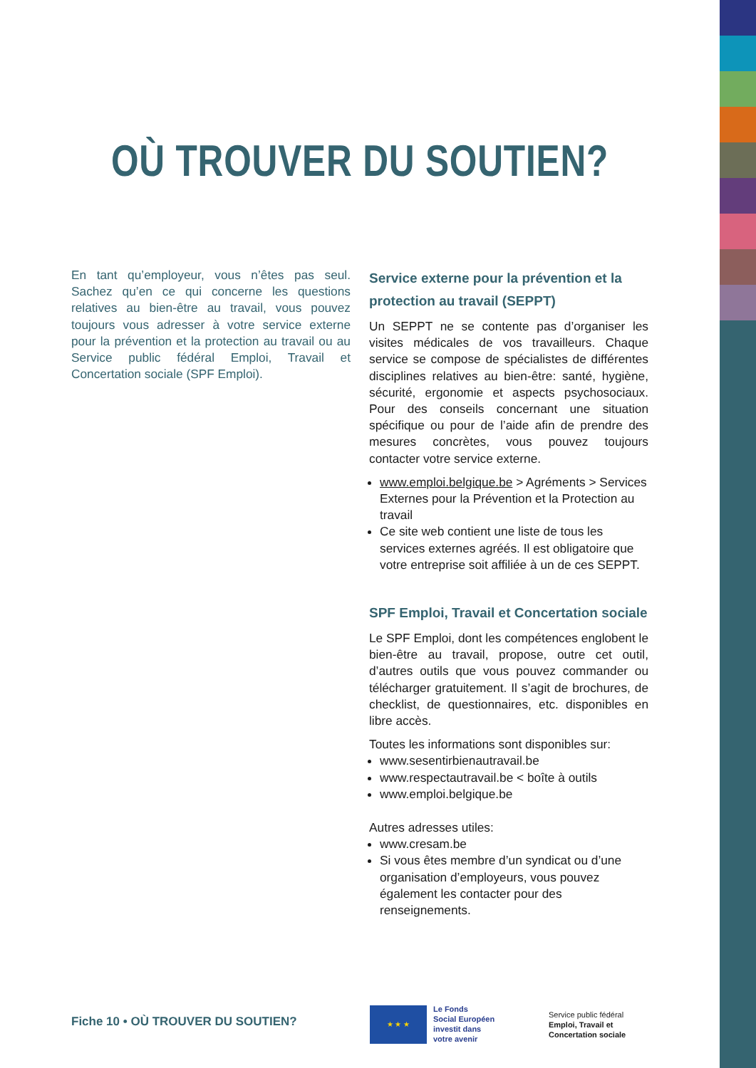OÙ TROUVER DU SOUTIEN?
En tant qu’employeur, vous n’êtes pas seul. Sachez qu’en ce qui concerne les questions relatives au bien-être au travail, vous pouvez toujours vous adresser à votre service externe pour la prévention et la protection au travail ou au Service public fédéral Emploi, Travail et Concertation sociale (SPF Emploi).
Service externe pour la prévention et la protection au travail (SEPPT)
Un SEPPT ne se contente pas d’organiser les visites médicales de vos travailleurs. Chaque service se compose de spécialistes de différentes disciplines relatives au bien-être: santé, hygiène, sécurité, ergonomie et aspects psychosociaux. Pour des conseils concernant une situation spécifique ou pour de l’aide afin de prendre des mesures concrètes, vous pouvez toujours contacter votre service externe.
www.emploi.belgique.be > Agréments > Services Externes pour la Prévention et la Protection au travail
Ce site web contient une liste de tous les services externes agréés. Il est obligatoire que votre entreprise soit affiliée à un de ces SEPPT.
SPF Emploi, Travail et Concertation sociale
Le SPF Emploi, dont les compétences englobent le bien-être au travail, propose, outre cet outil, d’autres outils que vous pouvez commander ou télécharger gratuitement. Il s’agit de brochures, de checklist, de questionnaires, etc. disponibles en libre accès.
Toutes les informations sont disponibles sur:
www.sesentirbienautravail.be
www.respectautravail.be < boîte à outils
www.emploi.belgique.be
Autres adresses utiles:
www.cresam.be
Si vous êtes membre d’un syndicat ou d’une organisation d’employeurs, vous pouvez également les contacter pour des renseignements.
Fiche 10 • OÙ TROUVER DU SOUTIEN?
★ ★ ★
Le Fonds
Social Européen
investit dans
votre avenir
Service public fédéral
Emploi, Travail et
Concertation sociale